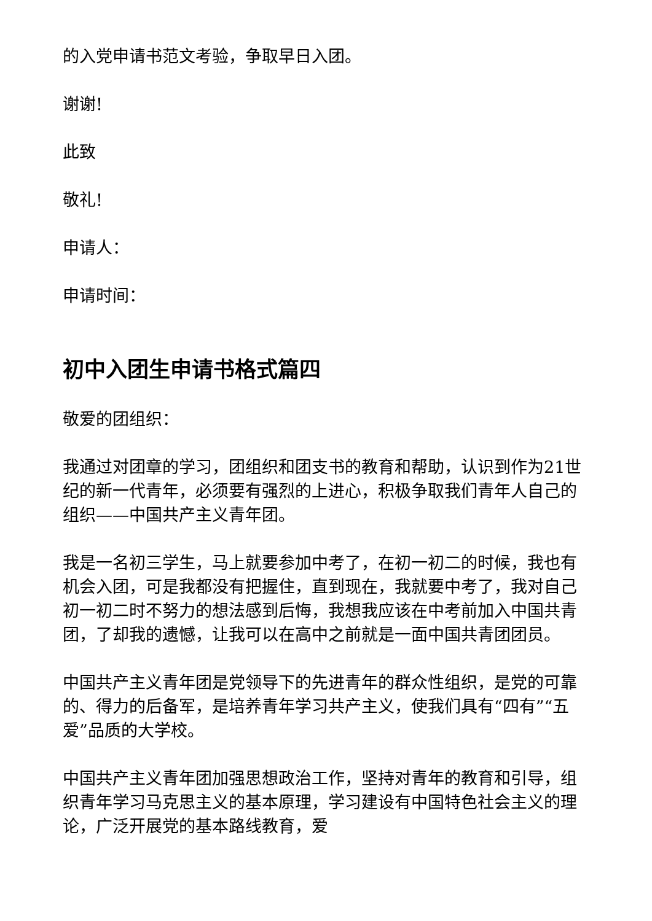的入党申请书范文考验，争取早日入团。
谢谢!
此致
敬礼!
申请人：
申请时间：
初中入团生申请书格式篇四
敬爱的团组织：
我通过对团章的学习，团组织和团支书的教育和帮助，认识到作为21世纪的新一代青年，必须要有强烈的上进心，积极争取我们青年人自己的组织——中国共产主义青年团。
我是一名初三学生，马上就要参加中考了，在初一初二的时候，我也有机会入团，可是我都没有把握住，直到现在，我就要中考了，我对自己初一初二时不努力的想法感到后悔，我想我应该在中考前加入中国共青团，了却我的遗憾，让我可以在高中之前就是一面中国共青团团员。
中国共产主义青年团是党领导下的先进青年的群众性组织，是党的可靠的、得力的后备军，是培养青年学习共产主义，使我们具有“四有”“五爱”品质的大学校。
中国共产主义青年团加强思想政治工作，坚持对青年的教育和引导，组织青年学习马克思主义的基本原理，学习建设有中国特色社会主义的理论，广泛开展党的基本路线教育，爱